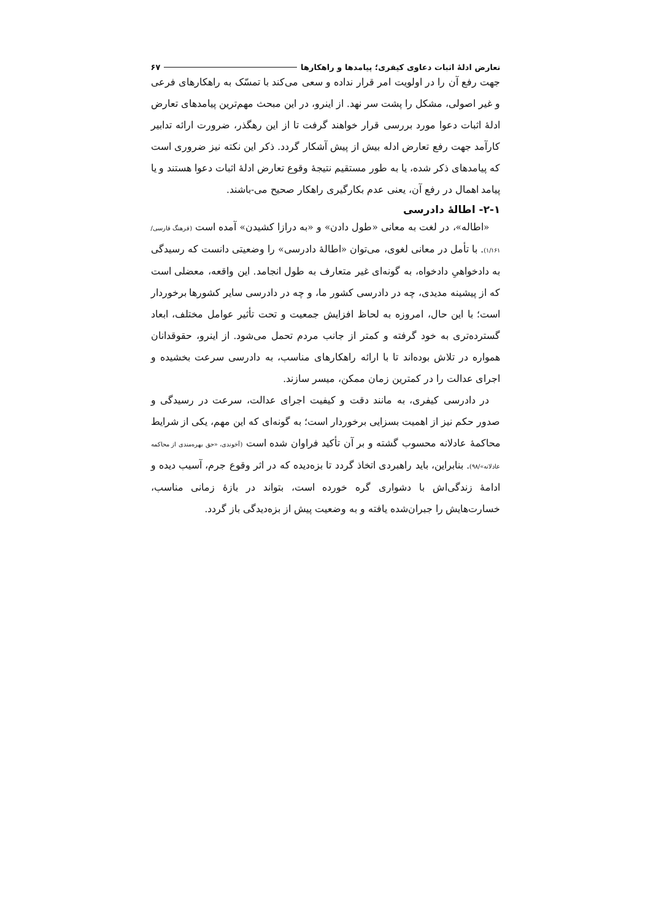تعارض ادلهٔ اثبات دعاوی کیفری؛ پیامدها و راهکارها ۶۷
جهت رفع آن را در اولویت امر قرار نداده و سعی می‌کند با تمسّک به راهکارهای فرعی و غیر اصولی، مشکل را پشت سر نهد. از اینرو، در این مبحث مهم‌ترین پیامدهای تعارض ادلهٔ اثبات دعوا مورد بررسی قرار خواهند گرفت تا از این رهگذر، ضرورت ارائه تدابیر کارآمد جهت رفع تعارض ادله بیش از پیش آشکار گردد. ذکر این نکته نیز ضروری است که پیامدهای ذکر شده، یا به طور مستقیم نتیجهٔ وقوع تعارض ادلهٔ اثبات دعوا هستند و یا پیامد اهمال در رفع آن، یعنی عدم بکارگیری راهکار صحیح می-باشند.
۲-۱- اطالهٔ دادرسی
«اطاله»، در لغت به معانی «طول دادن» و «به درازا کشیدن» آمده است (فرهنگ فارسی/۱/۱۶۱). با تأمل در معانی لغوی، می‌توان «اطالهٔ دادرسی» را وضعیتی دانست که رسیدگی به دادخواهیِ دادخواه، به گونه‌ای غیر متعارف به طول انجامد. این واقعه، معضلی است که از پیشینه مدیدی، چه در دادرسی کشور ما، و چه در دادرسی سایر کشورها برخوردار است؛ با این حال، امروزه به لحاظ افزایش جمعیت و تحت تأثیر عوامل مختلف، ابعاد گسترده‌تری به خود گرفته و کمتر از جانب مردم تحمل می‌شود. از اینرو، حقوقدانان همواره در تلاش بوده‌اند تا با ارائه راهکارهای مناسب، به دادرسی سرعت بخشیده و اجرای عدالت را در کمترین زمان ممکن، میسر سازند.
در دادرسی کیفری، به مانند دقت و کیفیت اجرای عدالت، سرعت در رسیدگی و صدور حکم نیز از اهمیت بسزایی برخوردار است؛ به گونه‌ای که این مهم، یکی از شرایط محاکمهٔ عادلانه محسوب گشته و بر آن تأکید فراوان شده است (آخوندی، «حق بهره‌مندی از محاکمه عادلانه»/۹۸). بنابراین، باید راهبردی اتخاذ گردد تا بزه‌دیده که در اثر وقوع جرم، آسیب دیده و ادامهٔ زندگی‌اش با دشواری گره خورده است، بتواند در بازهٔ زمانی مناسب، خسارت‌هایش را جبران‌شده یافته و به وضعیت پیش از بزه‌دیدگی باز گردد.